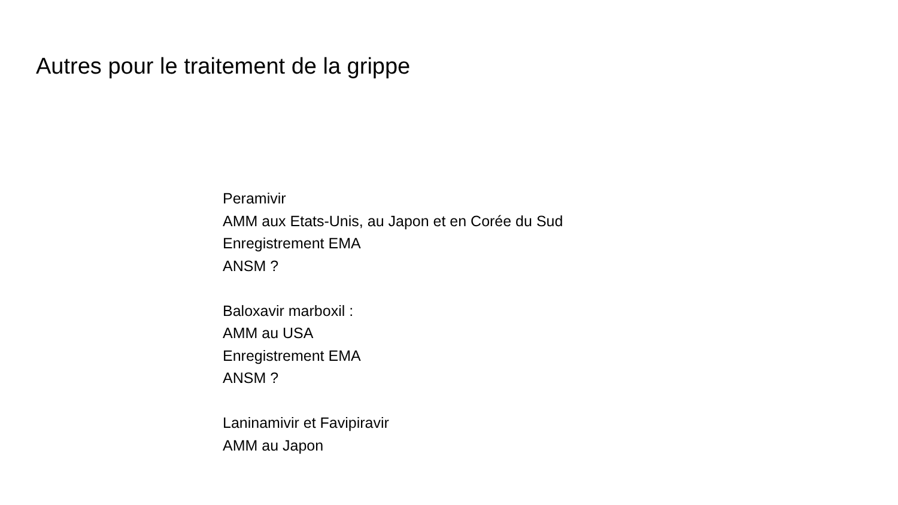Autres pour le traitement de la grippe
Peramivir
AMM aux Etats-Unis, au Japon et en Corée du Sud
Enregistrement EMA
ANSM ?
Baloxavir marboxil :
AMM au USA
Enregistrement EMA
ANSM ?
Laninamivir et Favipiravir
AMM au Japon